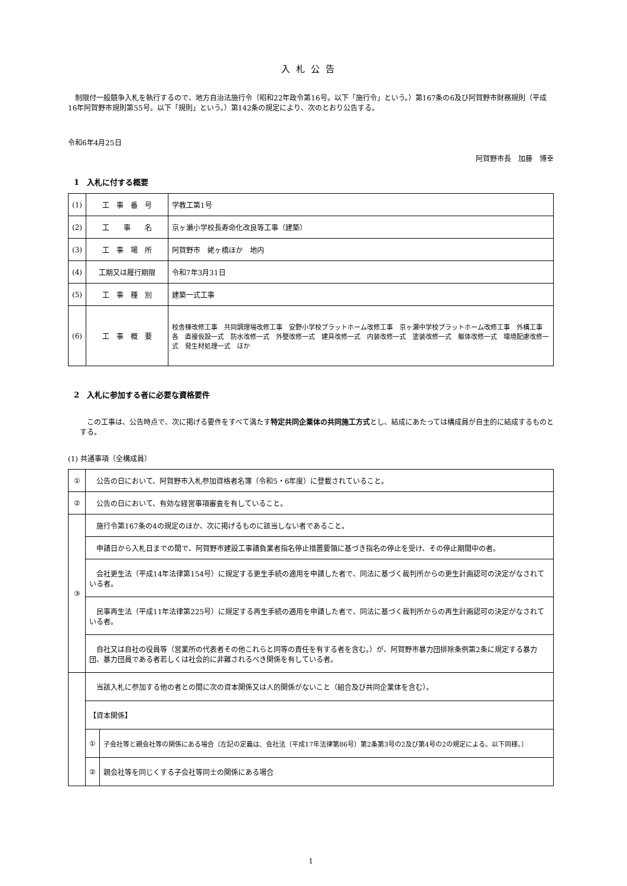入札公告
制限付一般競争入札を執行するので、地方自治法施行令（昭和22年政令第16号。以下「施行令」という。）第167条の6及び阿賀野市財務規則（平成16年阿賀野市規則第55号。以下「規則」という。）第142条の規定により、次のとおり公告する。
令和6年4月25日
阿賀野市長　加藤　博幸
1　入札に付する概要
| (1) | 工 事 番 号 | 学教工第1号 |
| (2) | 工 事 名 | 京ヶ瀬小学校長寿命化改良等工事（建築） |
| (3) | 工 事 場 所 | 阿賀野市 姥ヶ橋ほか 地内 |
| (4) | 工期又は履行期限 | 令和7年3月31日 |
| (5) | 工 事 種 別 | 建築一式工事 |
| (6) | 工 事 概 要 | 校舎棟改修工事 共同調理場改修工事 安野小学校プラットホーム改修工事 京ヶ瀬中学校プラットホーム改修工事 外構工事 各 直接仮設一式 防水改修一式 外壁改修一式 建具改修一式 内装改修一式 塗装改修一式 躯体改修一式 環境配慮改修一式 発生材処理一式 ほか |
2　入札に参加する者に必要な資格要件
この工事は、公告時点で、次に掲げる要件をすべて満たす特定共同企業体の共同施工方式とし、結成にあたっては構成員が自主的に結成するものとする。
(1) 共通事項（全構成員）
| ① | 公告の日において、阿賀野市入札参加資格者名簿（令和5・6年度）に登載されていること。 | |
| ② | 公告の日において、有効な経営事項審査を有していること。 | |
| ③ | 施行令第167条の4の規定のほか、次に掲げるものに該当しない者であること。 | |
| | 申請日から入札日までの間で、阿賀野市建設工事請負業者指名停止措置要領に基づき指名の停止を受け、その停止期間中の者。 | |
| | 会社更生法（平成14年法律第154号）に規定する更生手続の適用を申請した者で、同法に基づく裁判所からの更生計画認可の決定がなされている者。 | |
| | 民事再生法（平成11年法律第225号）に規定する再生手続の適用を申請した者で、同法に基づく裁判所からの再生計画認可の決定がなされている者。 | |
| | 自社又は自社の役員等（営業所の代表者その他これらと同等の責任を有する者を含む。）が、阿賀野市暴力団排除条例第2条に規定する暴力団、暴力団員である者若しくは社会的に非難されるべき関係を有している者。 | |
| | 当該入札に参加する他の者との間に次の資本関係又は人的関係がないこと（組合及び共同企業体を含む）。 | |
| | 【資本関係】 | |
| | ① | 子会社等と親会社等の関係にある場合〔左記の定義は、会社法（平成17年法律第86号）第2条第3号の2及び第4号の2の規定による。以下同様。〕 |
| | ② | 親会社等を同じくする子会社等同士の関係にある場合 |
1